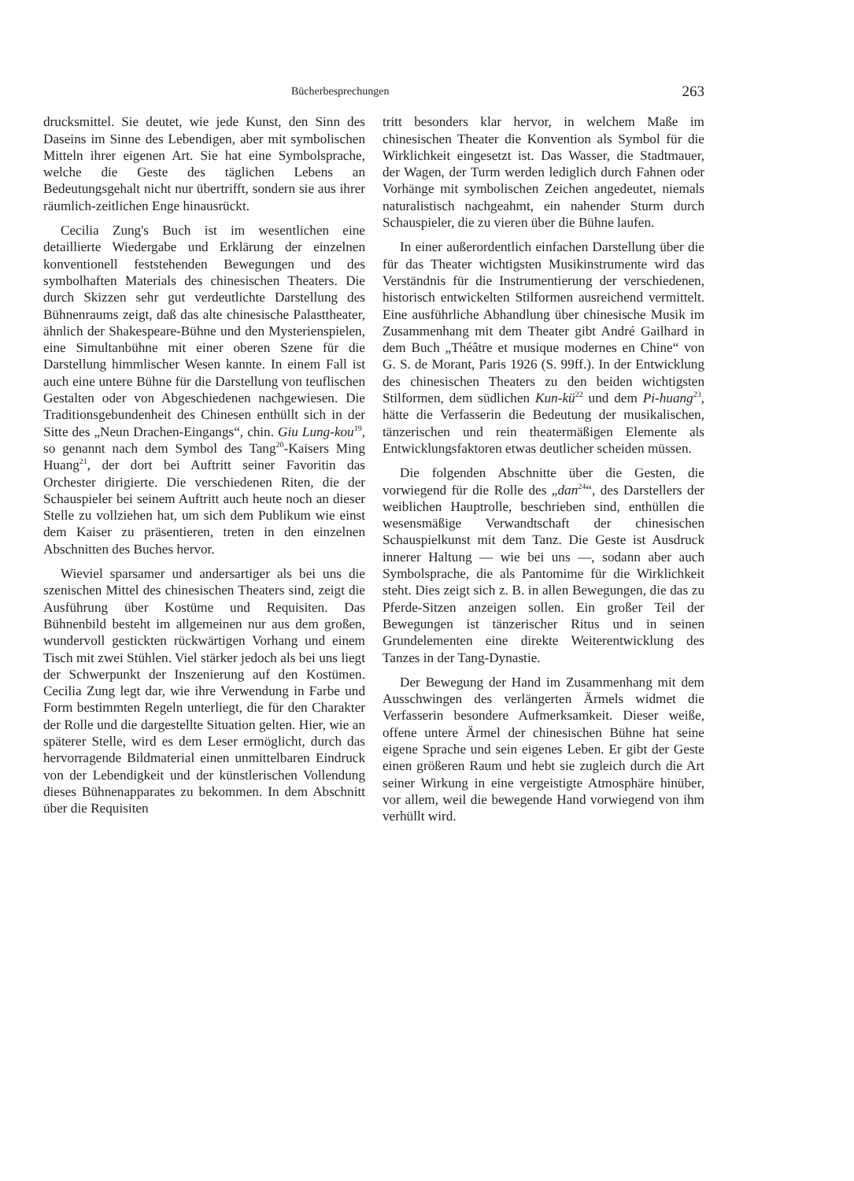Bücherbesprechungen 263
drucksmittel. Sie deutet, wie jede Kunst, den Sinn des Daseins im Sinne des Lebendigen, aber mit symbolischen Mitteln ihrer eigenen Art. Sie hat eine Symbolsprache, welche die Geste des täglichen Lebens an Bedeutungsgehalt nicht nur übertrifft, sondern sie aus ihrer räumlich-zeitlichen Enge hinausrückt.
Cecilia Zung's Buch ist im wesentlichen eine detaillierte Wiedergabe und Erklärung der einzelnen konventionell feststehenden Bewegungen und des symbolhaften Materials des chinesischen Theaters. Die durch Skizzen sehr gut verdeutlichte Darstellung des Bühnenraums zeigt, daß das alte chinesische Palasttheater, ähnlich der Shakespeare-Bühne und den Mysterienspielen, eine Simultanbühne mit einer oberen Szene für die Darstellung himmlischer Wesen kannte. In einem Fall ist auch eine untere Bühne für die Darstellung von teuflischen Gestalten oder von Abgeschiedenen nachgewiesen. Die Traditionsgebundenheit des Chinesen enthüllt sich in der Sitte des „Neun Drachen-Eingangs“, chin. Giu Lung-kou<sup>19</sup>, so genannt nach dem Symbol des Tang<sup>20</sup>-Kaisers Ming Huang<sup>21</sup>, der dort bei Auftritt seiner Favoritin das Orchester dirigierte. Die verschiedenen Riten, die der Schauspieler bei seinem Auftritt auch heute noch an dieser Stelle zu vollziehen hat, um sich dem Publikum wie einst dem Kaiser zu präsentieren, treten in den einzelnen Abschnitten des Buches hervor.
Wieviel sparsamer und andersartiger als bei uns die szenischen Mittel des chinesischen Theaters sind, zeigt die Ausführung über Kostüme und Requisiten. Das Bühnenbild besteht im allgemeinen nur aus dem großen, wundervoll gestickten rückwärtigen Vorhang und einem Tisch mit zwei Stühlen. Viel stärker jedoch als bei uns liegt der Schwerpunkt der Inszenierung auf den Kostümen. Cecilia Zung legt dar, wie ihre Verwendung in Farbe und Form bestimmten Regeln unterliegt, die für den Charakter der Rolle und die dargestellte Situation gelten. Hier, wie an späterer Stelle, wird es dem Leser ermöglicht, durch das hervorragende Bildmaterial einen unmittelbaren Eindruck von der Lebendigkeit und der künstlerischen Vollendung dieses Bühnenapparates zu bekommen. In dem Abschnitt über die Requisiten
tritt besonders klar hervor, in welchem Maße im chinesischen Theater die Konvention als Symbol für die Wirklichkeit eingesetzt ist. Das Wasser, die Stadtmauer, der Wagen, der Turm werden lediglich durch Fahnen oder Vorhänge mit symbolischen Zeichen angedeutet, niemals naturalistisch nachgeahmt, ein nahender Sturm durch Schauspieler, die zu vieren über die Bühne laufen.
In einer außerordentlich einfachen Darstellung über die für das Theater wichtigsten Musikinstrumente wird das Verständnis für die Instrumentierung der verschiedenen, historisch entwickelten Stilformen ausreichend vermittelt. Eine ausführliche Abhandlung über chinesische Musik im Zusammenhang mit dem Theater gibt André Gailhard in dem Buch „Théâtre et musique modernes en Chine“ von G. S. de Morant, Paris 1926 (S. 99ff.). In der Entwicklung des chinesischen Theaters zu den beiden wichtigsten Stilformen, dem südlichen Kun-kü<sup>22</sup> und dem Pi-huang<sup>23</sup>, hätte die Verfasserin die Bedeutung der musikalischen, tänzerischen und rein theatermäßigen Elemente als Entwicklungsfaktoren etwas deutlicher scheiden müssen.
Die folgenden Abschnitte über die Gesten, die vorwiegend für die Rolle des „dan<sup>24</sup>“, des Darstellers der weiblichen Hauptrolle, beschrieben sind, enthüllen die wesensmäßige Verwandtschaft der chinesischen Schauspielkunst mit dem Tanz. Die Geste ist Ausdruck innerer Haltung — wie bei uns —, sodann aber auch Symbolsprache, die als Pantomime für die Wirklichkeit steht. Dies zeigt sich z. B. in allen Bewegungen, die das zu Pferde-Sitzen anzeigen sollen. Ein großer Teil der Bewegungen ist tänzerischer Ritus und in seinen Grundelementen eine direkte Weiterentwicklung des Tanzes in der Tang-Dynastie.
Der Bewegung der Hand im Zusammenhang mit dem Ausschwingen des verlängerten Ärmels widmet die Verfasserin besondere Aufmerksamkeit. Dieser weiße, offene untere Ärmel der chinesischen Bühne hat seine eigene Sprache und sein eigenes Leben. Er gibt der Geste einen größeren Raum und hebt sie zugleich durch die Art seiner Wirkung in eine vergeistigte Atmosphäre hinüber, vor allem, weil die bewegende Hand vorwiegend von ihm verhüllt wird.